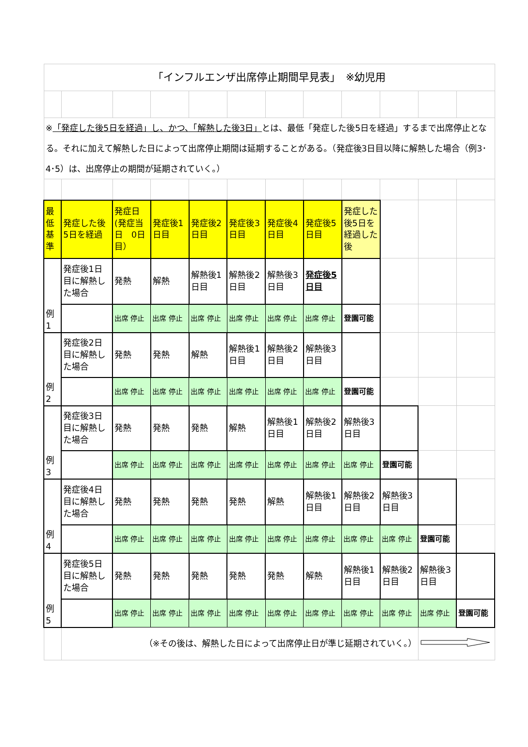| 「インフルエンザ出席停止期間早見表」 ※幼児用 | | | | | | | | | | | |
| ※ 「発症した後5日を経過」し、かつ、「解熱した後3日」 とは、最低「発症した後5日を経過」するまで出席停止となる。それに加えて解熱した日によって出席停止期間は延期することがある。（発症後3日目以降に解熱した場合（例3･4･5）は、出席停止の期間が延期されていく。） | | | | | | | | | | | |
| 最低基準 | 発症した後5日を経過 | 発症日(発症当日 0日目） | 発症後1日目 | 発症後2日目 | 発症後3日目 | 発症後4日目 | 発症後5日目 | 発症した後5日を経過した後 | | | |
| 例1 | 発症後1日目に解熱した場合 | 発熱 | 解熱 | 解熱後1日目 | 解熱後2日目 | 解熱後3日目 | 発症後5日目 | | | | |
| | | 出席 停止 | 出席 停止 | 出席 停止 | 出席 停止 | 出席 停止 | 出席 停止 | 登園可能 | | | |
| 例2 | 発症後2日目に解熱した場合 | 発熱 | 発熱 | 解熱 | 解熱後1日目 | 解熱後2日目 | 解熱後3日目 | | | | |
| | | 出席 停止 | 出席 停止 | 出席 停止 | 出席 停止 | 出席 停止 | 出席 停止 | 登園可能 | | | |
| 例3 | 発症後3日目に解熱した場合 | 発熱 | 発熱 | 発熱 | 解熱 | 解熱後1日目 | 解熱後2日目 | 解熱後3日目 | | | |
| | | 出席 停止 | 出席 停止 | 出席 停止 | 出席 停止 | 出席 停止 | 出席 停止 | 出席 停止 | 登園可能 | | |
| 例4 | 発症後4日目に解熱した場合 | 発熱 | 発熱 | 発熱 | 発熱 | 解熱 | 解熱後1日目 | 解熱後2日目 | 解熱後3日目 | | |
| | | 出席 停止 | 出席 停止 | 出席 停止 | 出席 停止 | 出席 停止 | 出席 停止 | 出席 停止 | 出席 停止 | 登園可能 | |
| 例5 | 発症後5日目に解熱した場合 | 発熱 | 発熱 | 発熱 | 発熱 | 発熱 | 解熱 | 解熱後1日目 | 解熱後2日目 | 解熱後3日目 | |
| | | 出席 停止 | 出席 停止 | 出席 停止 | 出席 停止 | 出席 停止 | 出席 停止 | 出席 停止 | 出席 停止 | 出席 停止 | 登園可能 |
| | （※その後は、解熱した日によって出席停止日が準じ延期されていく。） | | | | | | | | | | |